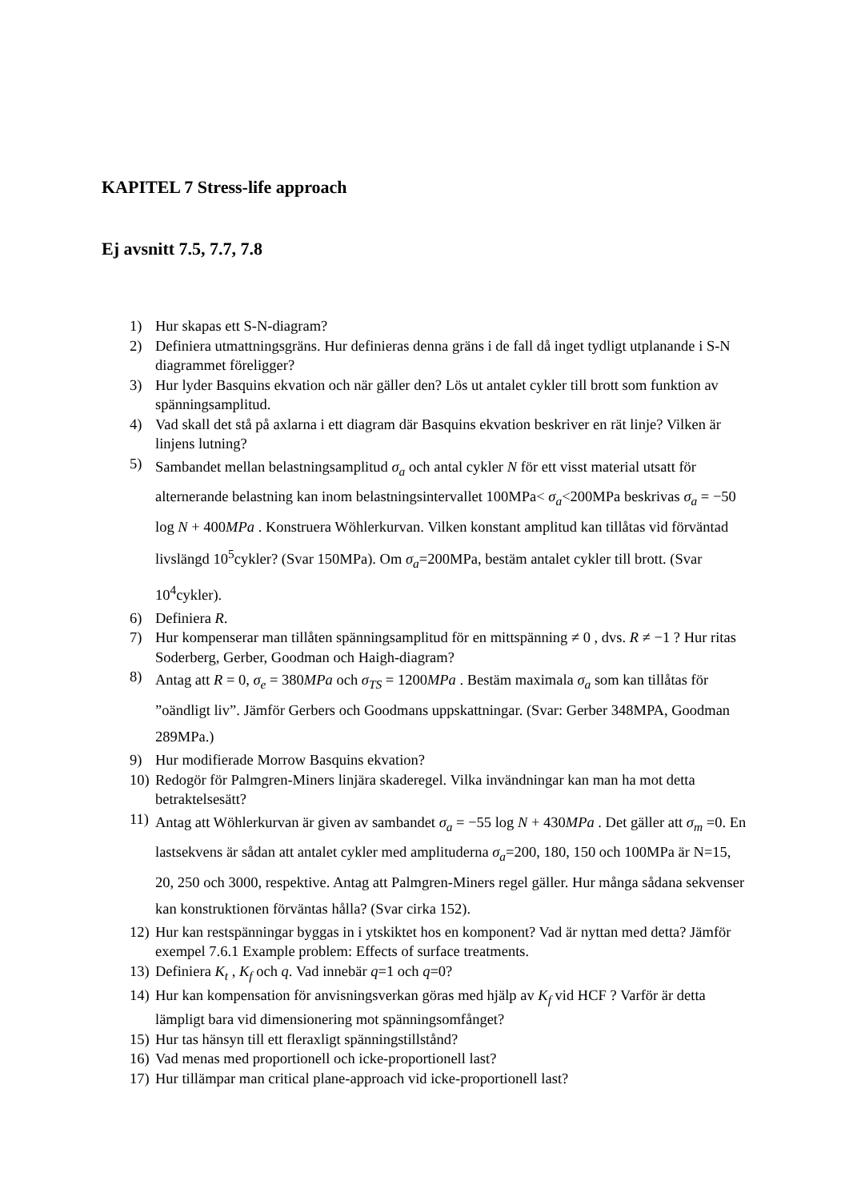KAPITEL 7 Stress-life approach
Ej avsnitt 7.5, 7.7, 7.8
1) Hur skapas ett S-N-diagram?
2) Definiera utmattningsgräns. Hur definieras denna gräns i de fall då inget tydligt utplanande i S-N diagrammet föreligger?
3) Hur lyder Basquins ekvation och när gäller den? Lös ut antalet cykler till brott som funktion av spänningsamplitud.
4) Vad skall det stå på axlarna i ett diagram där Basquins ekvation beskriver en rät linje? Vilken är linjens lutning?
5) Sambandet mellan belastningsamplitud σ<sub>a</sub> och antal cykler N för ett visst material utsatt för alternerande belastning kan inom belastningsintervallet 100MPa< σ<sub>a</sub><200MPa beskrivas σ<sub>a</sub> = −50 log N + 400MPa . Konstruera Wöhlerkurvan. Vilken konstant amplitud kan tillåtas vid förväntad livslängd 10<sup>5</sup>cykler? (Svar 150MPa). Om σ<sub>a</sub>=200MPa, bestäm antalet cykler till brott. (Svar 10<sup>4</sup>cykler).
6) Definiera R.
7) Hur kompenserar man tillåten spänningsamplitud för en mittspänning ≠ 0 , dvs. R ≠ −1 ? Hur ritas Soderberg, Gerber, Goodman och Haigh-diagram?
8) Antag att R = 0, σ<sub>e</sub> = 380MPa och σ<sub>TS</sub> = 1200MPa . Bestäm maximala σ<sub>a</sub> som kan tillåtas för ”oändligt liv”. Jämför Gerbers och Goodmans uppskattningar. (Svar: Gerber 348MPA, Goodman 289MPa.)
9) Hur modifierade Morrow Basquins ekvation?
10) Redogör för Palmgren-Miners linjära skaderegel. Vilka invändningar kan man ha mot detta betraktelsesätt?
11) Antag att Wöhlerkurvan är given av sambandet σ<sub>a</sub> = −55 log N + 430MPa . Det gäller att σ<sub>m</sub> =0. En lastsekvens är sådan att antalet cykler med amplituderna σ<sub>a</sub>=200, 180, 150 och 100MPa är N=15, 20, 250 och 3000, respektive. Antag att Palmgren-Miners regel gäller. Hur många sådana sekvenser kan konstruktionen förväntas hålla? (Svar cirka 152).
12) Hur kan restspänningar byggas in i ytskiktet hos en komponent? Vad är nyttan med detta? Jämför exempel 7.6.1 Example problem: Effects of surface treatments.
13) Definiera K<sub>t</sub> , K<sub>f</sub> och q. Vad innebär q=1 och q=0?
14) Hur kan kompensation för anvisningsverkan göras med hjälp av K<sub>f</sub> vid HCF ? Varför är detta lämpligt bara vid dimensionering mot spänningsomfånget?
15) Hur tas hänsyn till ett fleraxligt spänningstillstånd?
16) Vad menas med proportionell och icke-proportionell last?
17) Hur tillämpar man critical plane-approach vid icke-proportionell last?